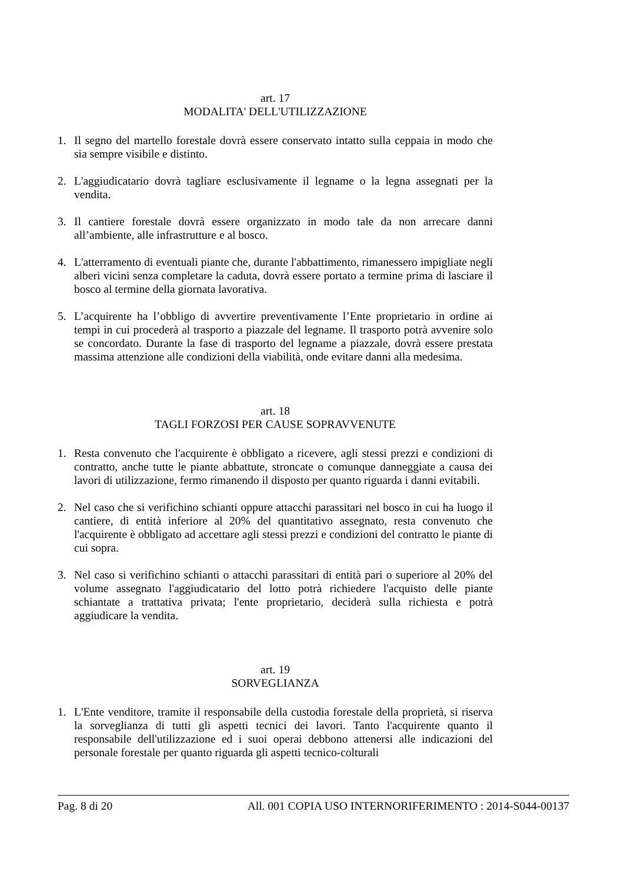art. 17
MODALITA' DELL'UTILIZZAZIONE
1. Il segno del martello forestale dovrà essere conservato intatto sulla ceppaia in modo che sia sempre visibile e distinto.
2. L'aggiudicatario dovrà tagliare esclusivamente il legname o la legna assegnati per la vendita.
3. Il cantiere forestale dovrà essere organizzato in modo tale da non arrecare danni all’ambiente, alle infrastrutture e al bosco.
4. L'atterramento di eventuali piante che, durante l'abbattimento, rimanessero impigliate negli alberi vicini senza completare la caduta, dovrà essere portato a termine prima di lasciare il bosco al termine della giornata lavorativa.
5. L’acquirente ha l’obbligo di avvertire preventivamente l’Ente proprietario in ordine ai tempi in cui procederà al trasporto a piazzale del legname. Il trasporto potrà avvenire solo se concordato. Durante la fase di trasporto del legname a piazzale, dovrà essere prestata massima attenzione alle condizioni della viabilità, onde evitare danni alla medesima.
art. 18
TAGLI FORZOSI PER CAUSE SOPRAVVENUTE
1. Resta convenuto che l'acquirente è obbligato a ricevere, agli stessi prezzi e condizioni di contratto, anche tutte le piante abbattute, stroncate o comunque danneggiate a causa dei lavori di utilizzazione, fermo rimanendo il disposto per quanto riguarda i danni evitabili.
2. Nel caso che si verifichino schianti oppure attacchi parassitari nel bosco in cui ha luogo il cantiere, di entità inferiore al 20% del quantitativo assegnato, resta convenuto che l'acquirente è obbligato ad accettare agli stessi prezzi e condizioni del contratto le piante di cui sopra.
3. Nel caso si verifichino schianti o attacchi parassitari di entità pari o superiore al 20% del volume assegnato l'aggiudicatario del lotto potrà richiedere l'acquisto delle piante schiantate a trattativa privata; l'ente proprietario, deciderà sulla richiesta e potrà aggiudicare la vendita.
art. 19
SORVEGLIANZA
1. L'Ente venditore, tramite il responsabile della custodia forestale della proprietà, si riserva la sorveglianza di tutti gli aspetti tecnici dei lavori. Tanto l'acquirente quanto il responsabile dell'utilizzazione ed i suoi operai debbono attenersi alle indicazioni del personale forestale per quanto riguarda gli aspetti tecnico-colturali
Pag. 8 di 20 All. 001 COPIA USO INTERNORIFERIMENTO : 2014-S044-00137